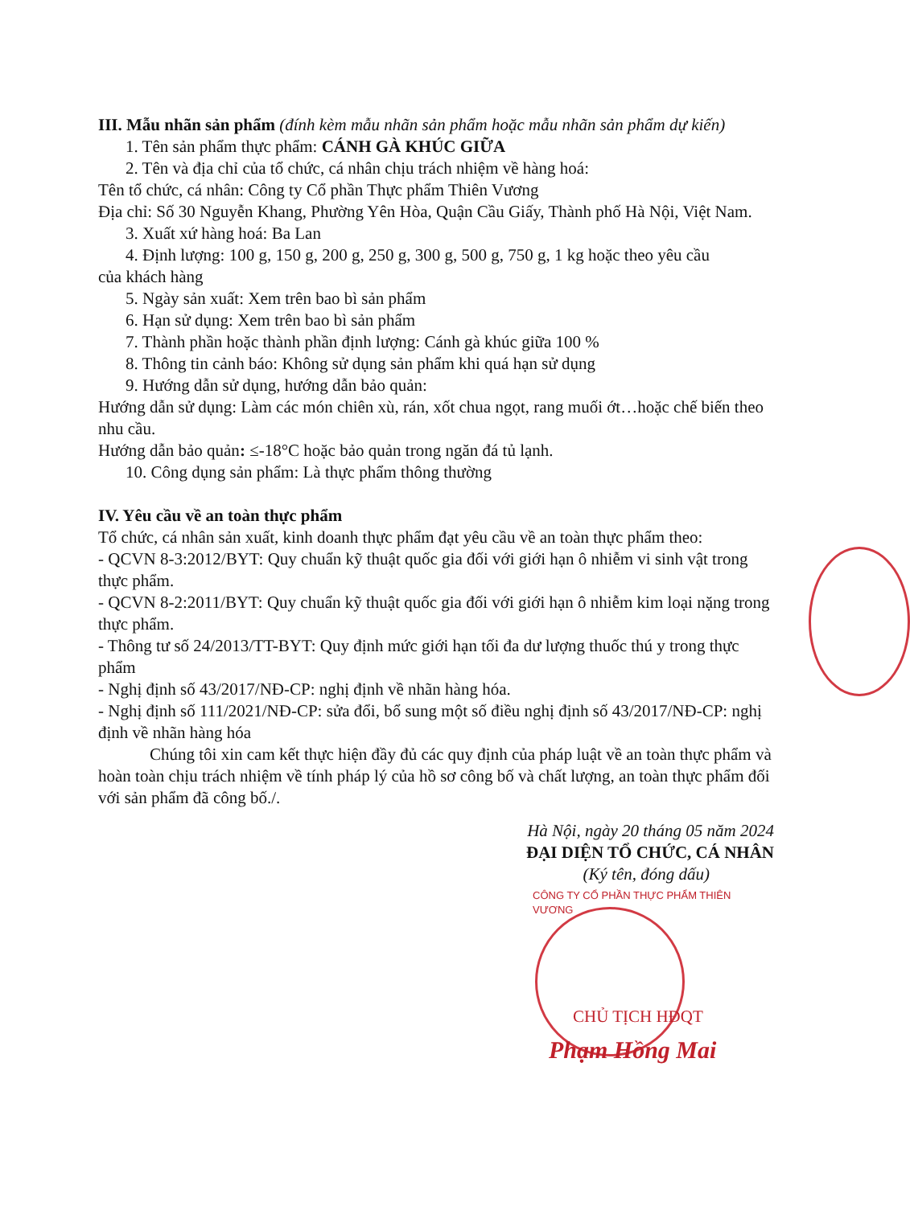III. Mẫu nhãn sản phẩm (đính kèm mẫu nhãn sản phẩm hoặc mẫu nhãn sản phẩm dự kiến)
1. Tên sản phẩm thực phẩm: CÁNH GÀ KHÚC GIỮA
2. Tên và địa chỉ của tổ chức, cá nhân chịu trách nhiệm về hàng hoá:
Tên tổ chức, cá nhân: Công ty Cổ phần Thực phẩm Thiên Vương
Địa chỉ: Số 30 Nguyễn Khang, Phường Yên Hòa, Quận Cầu Giấy, Thành phố Hà Nội, Việt Nam.
3. Xuất xứ hàng hoá: Ba Lan
4. Định lượng: 100 g, 150 g, 200 g, 250 g, 300 g, 500 g, 750 g, 1 kg hoặc theo yêu cầu
của khách hàng
5. Ngày sản xuất: Xem trên bao bì sản phẩm
6. Hạn sử dụng: Xem trên bao bì sản phẩm
7. Thành phần hoặc thành phần định lượng: Cánh gà khúc giữa 100 %
8. Thông tin cảnh báo: Không sử dụng sản phẩm khi quá hạn sử dụng
9. Hướng dẫn sử dụng, hướng dẫn bảo quản:
Hướng dẫn sử dụng: Làm các món chiên xù, rán, xốt chua ngọt, rang muối ớt…hoặc chế biến theo nhu cầu.
Hướng dẫn bảo quản: ≤-18°C hoặc bảo quản trong ngăn đá tủ lạnh.
10. Công dụng sản phẩm: Là thực phẩm thông thường
IV. Yêu cầu về an toàn thực phẩm
Tổ chức, cá nhân sản xuất, kinh doanh thực phẩm đạt yêu cầu về an toàn thực phẩm theo:
- QCVN 8-3:2012/BYT: Quy chuẩn kỹ thuật quốc gia đối với giới hạn ô nhiễm vi sinh vật trong thực phẩm.
- QCVN 8-2:2011/BYT: Quy chuẩn kỹ thuật quốc gia đối với giới hạn ô nhiễm kim loại nặng trong thực phẩm.
- Thông tư số 24/2013/TT-BYT: Quy định mức giới hạn tối đa dư lượng thuốc thú y trong thực phẩm
- Nghị định số 43/2017/NĐ-CP: nghị định về nhãn hàng hóa.
- Nghị định số 111/2021/NĐ-CP: sửa đổi, bổ sung một số điều nghị định số 43/2017/NĐ-CP: nghị định về nhãn hàng hóa
Chúng tôi xin cam kết thực hiện đầy đủ các quy định của pháp luật về an toàn thực phẩm và hoàn toàn chịu trách nhiệm về tính pháp lý của hồ sơ công bố và chất lượng, an toàn thực phẩm đối với sản phẩm đã công bố./.
Hà Nội, ngày 20 tháng 05 năm 2024
ĐẠI DIỆN TỔ CHỨC, CÁ NHÂN
(Ký tên, đóng dấu)
CÔNG TY CỔ PHẦN THỰC PHẨM THIÊN VƯƠNG
CHỦ TỊCH HĐQT
Phạm Hồng Mai